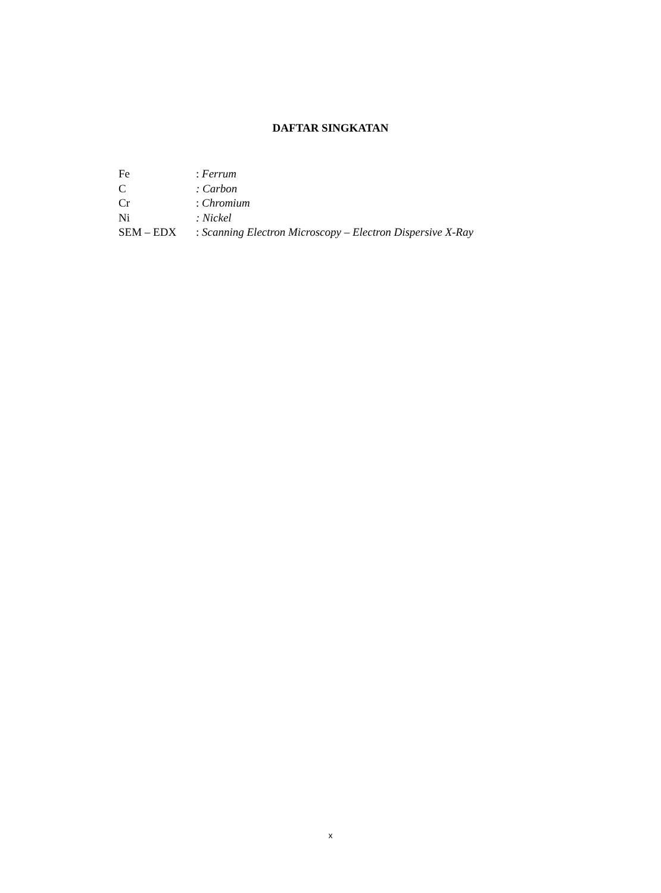DAFTAR SINGKATAN
| Fe | : Ferrum |
| C | : Carbon |
| Cr | : Chromium |
| Ni | : Nickel |
| SEM – EDX | : Scanning Electron Microscopy – Electron Dispersive X-Ray |
x